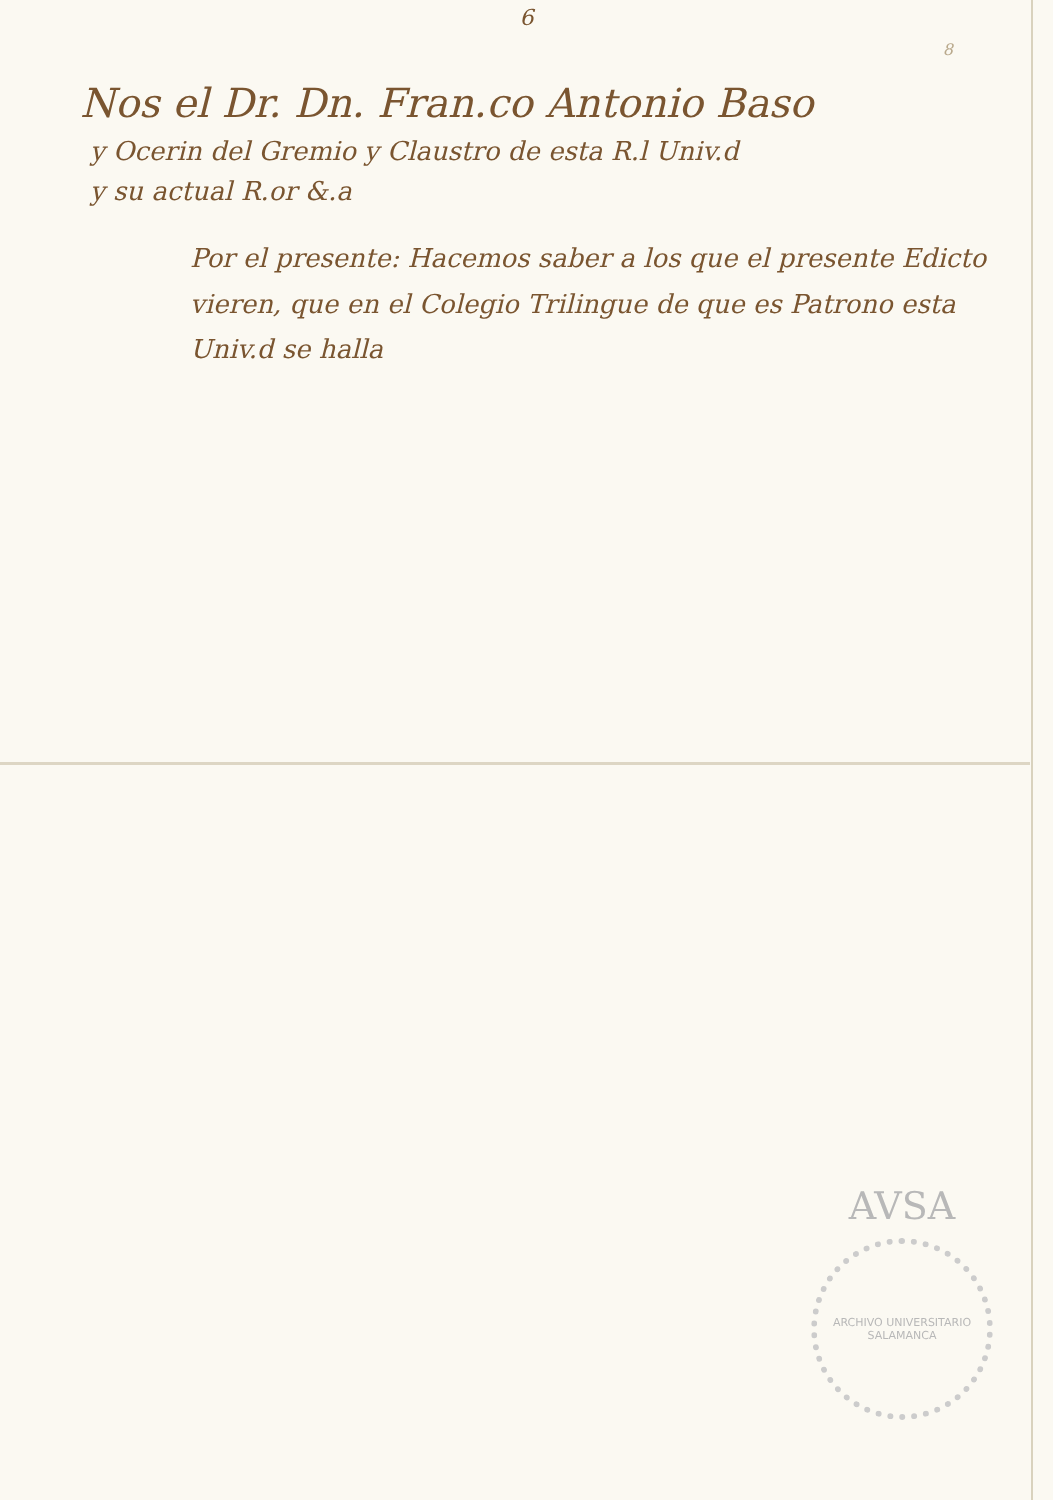6
8
Nos el Dr. Dn. Fran.co Antonio Baso
y Ocerin del Gremio y Claustro de esta R.l Univ.d
y su actual R.or &.a
Por el presente: Hacemos saber a los que el presente Edicto vieren, que en el Colegio Trilingue de que es Patrono esta Univ.d se halla
AVSA
ARCHIVO UNIVERSITARIO SALAMANCA